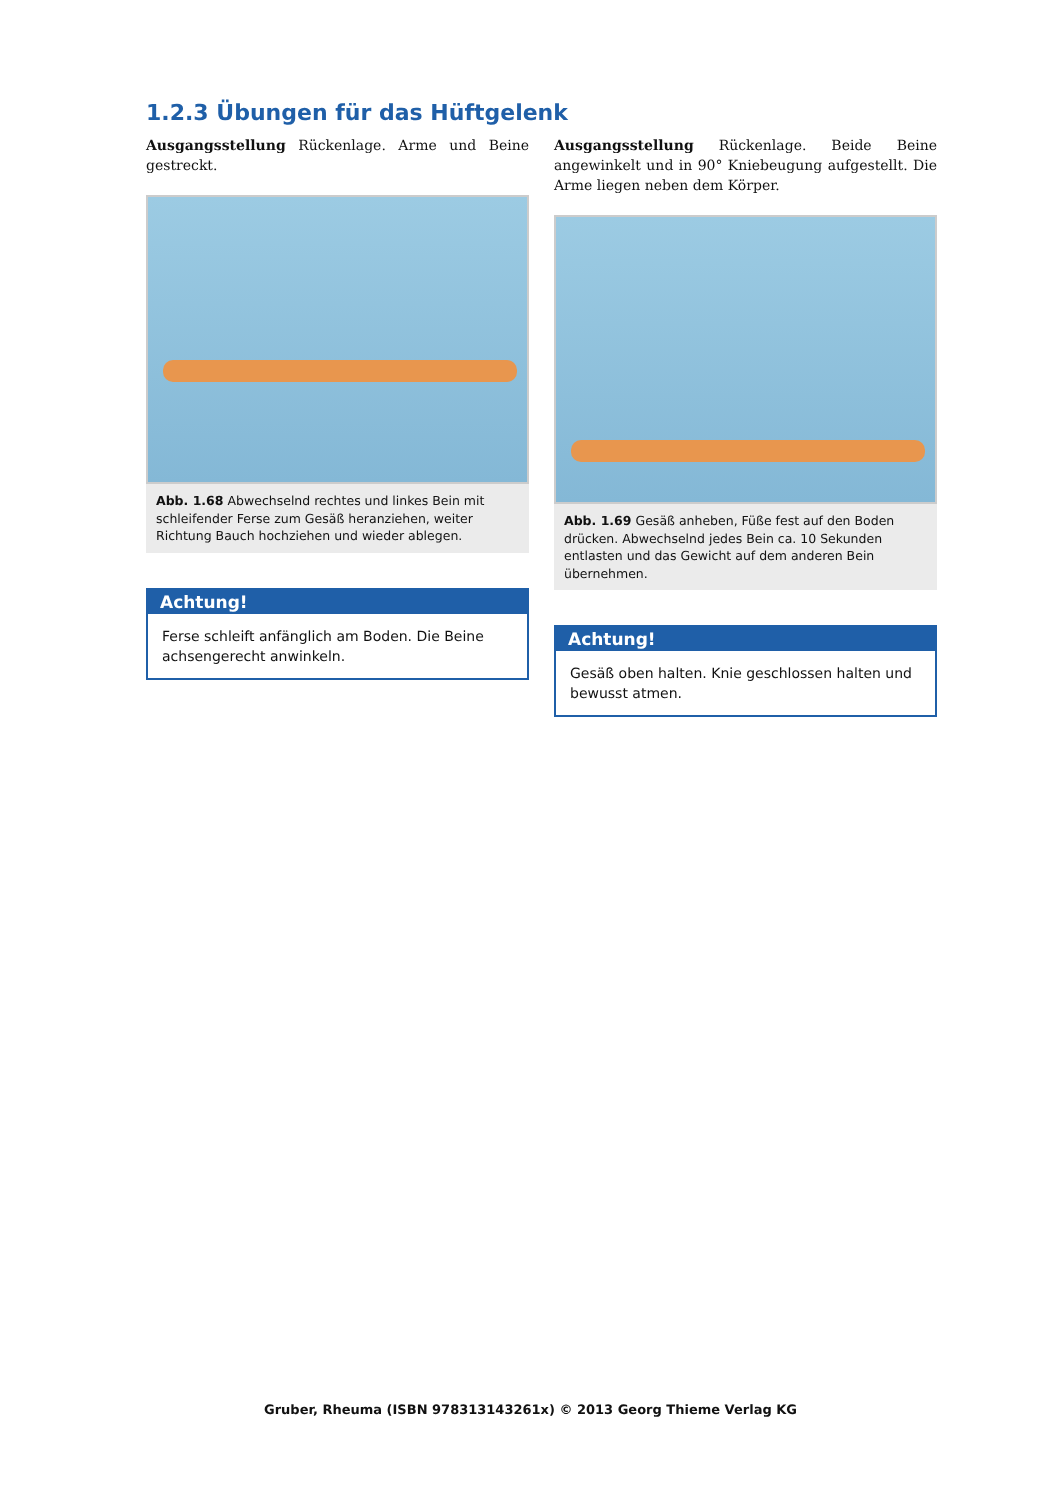1.2.3 Übungen für das Hüftgelenk
Ausgangsstellung Rückenlage. Arme und Beine gestreckt.
Abb. 1.68 Abwechselnd rechtes und linkes Bein mit schleifender Ferse zum Gesäß heranziehen, weiter Richtung Bauch hochziehen und wieder ablegen.
Achtung!
Ferse schleift anfänglich am Boden. Die Beine achsengerecht anwinkeln.
Ausgangsstellung Rückenlage. Beide Beine angewinkelt und in 90° Kniebeugung aufgestellt. Die Arme liegen neben dem Körper.
Abb. 1.69 Gesäß anheben, Füße fest auf den Boden drücken. Abwechselnd jedes Bein ca. 10 Sekunden entlasten und das Gewicht auf dem anderen Bein übernehmen.
Achtung!
Gesäß oben halten. Knie geschlossen halten und bewusst atmen.
Gruber, Rheuma (ISBN 978313143261x) © 2013 Georg Thieme Verlag KG